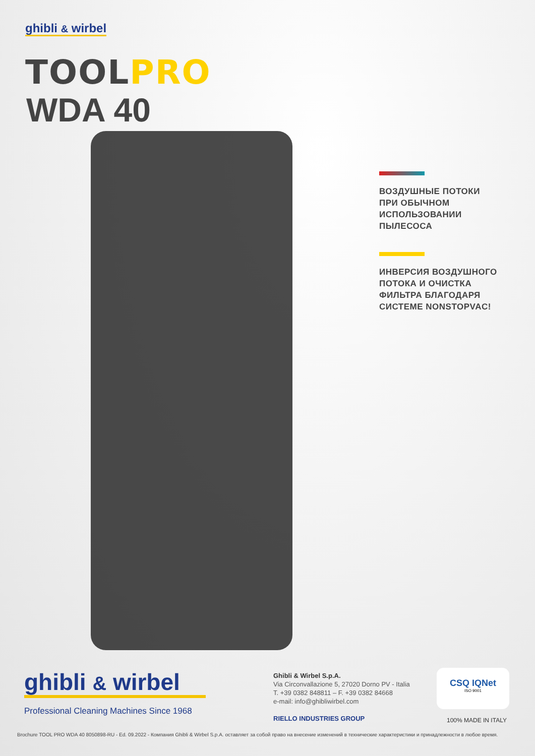ghibli & wirbel
TOOLPRO
WDA 40
ВОЗДУШНЫЕ ПОТОКИ
ПРИ ОБЫЧНОМ
ИСПОЛЬЗОВАНИИ
ПЫЛЕСОСА
ИНВЕРСИЯ ВОЗДУШНОГО
ПОТОКА И ОЧИСТКА
ФИЛЬТРА БЛАГОДАРЯ
СИСТЕМЕ NONSTOPVAC!
ghibli & wirbel
Professional Cleaning Machines Since 1968
Ghibli & Wirbel S.p.A.
Via Circonvallazione 5, 27020 Dorno PV - Italia
T. +39 0382 848811 – F. +39 0382 84668
e-mail: info@ghibliwirbel.com
RIELLO INDUSTRIES GROUP
CSQ IQNet
ISO 9001
100% MADE IN ITALY
Brochure TOOL PRO WDA 40 8050898-RU - Ed. 09.2022 - Компания Ghibli & Wirbel S.p.A. оставляет за собой право на внесение изменений в технические характеристики и принадлежности в любое время.